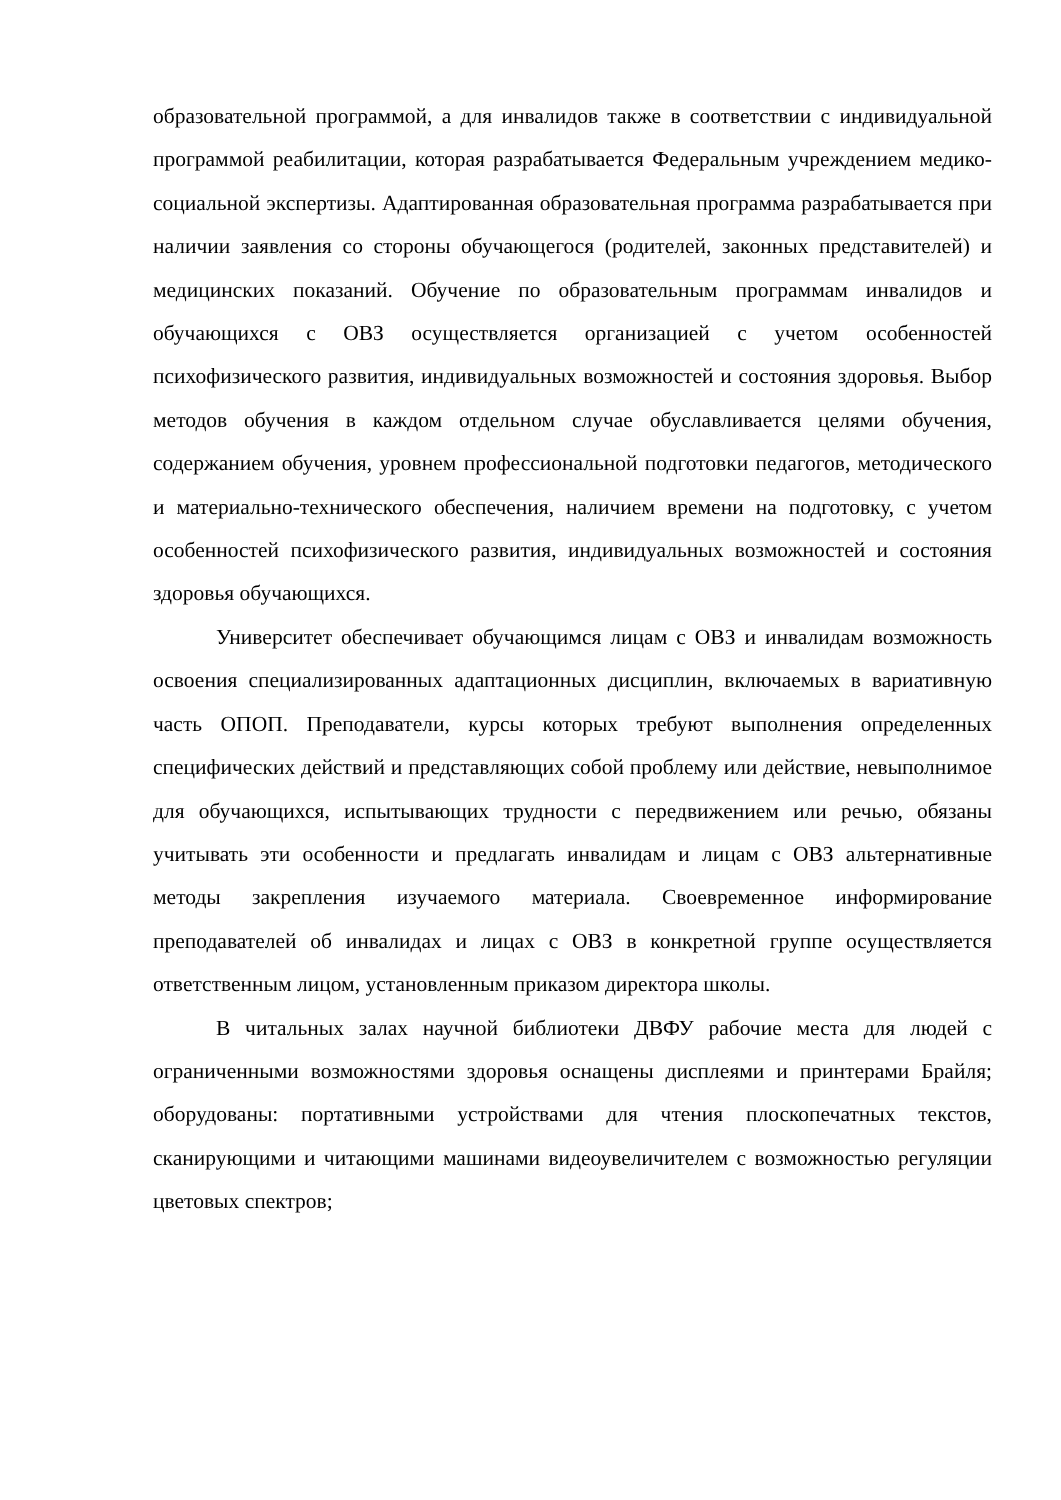образовательной программой, а для инвалидов также в соответствии с индивидуальной программой реабилитации, которая разрабатывается Федеральным учреждением медико-социальной экспертизы. Адаптированная образовательная программа разрабатывается при наличии заявления со стороны обучающегося (родителей, законных представителей) и медицинских показаний. Обучение по образовательным программам инвалидов и обучающихся с ОВЗ осуществляется организацией с учетом особенностей психофизического развития, индивидуальных возможностей и состояния здоровья. Выбор методов обучения в каждом отдельном случае обуславливается целями обучения, содержанием обучения, уровнем профессиональной подготовки педагогов, методического и материально-технического обеспечения, наличием времени на подготовку, с учетом особенностей психофизического развития, индивидуальных возможностей и состояния здоровья обучающихся.
Университет обеспечивает обучающимся лицам с ОВЗ и инвалидам возможность освоения специализированных адаптационных дисциплин, включаемых в вариативную часть ОПОП. Преподаватели, курсы которых требуют выполнения определенных специфических действий и представляющих собой проблему или действие, невыполнимое для обучающихся, испытывающих трудности с передвижением или речью, обязаны учитывать эти особенности и предлагать инвалидам и лицам с ОВЗ альтернативные методы закрепления изучаемого материала. Своевременное информирование преподавателей об инвалидах и лицах с ОВЗ в конкретной группе осуществляется ответственным лицом, установленным приказом директора школы.
В читальных залах научной библиотеки ДВФУ рабочие места для людей с ограниченными возможностями здоровья оснащены дисплеями и принтерами Брайля; оборудованы: портативными устройствами для чтения плоскопечатных текстов, сканирующими и читающими машинами видеоувеличителем с возможностью регуляции цветовых спектров;